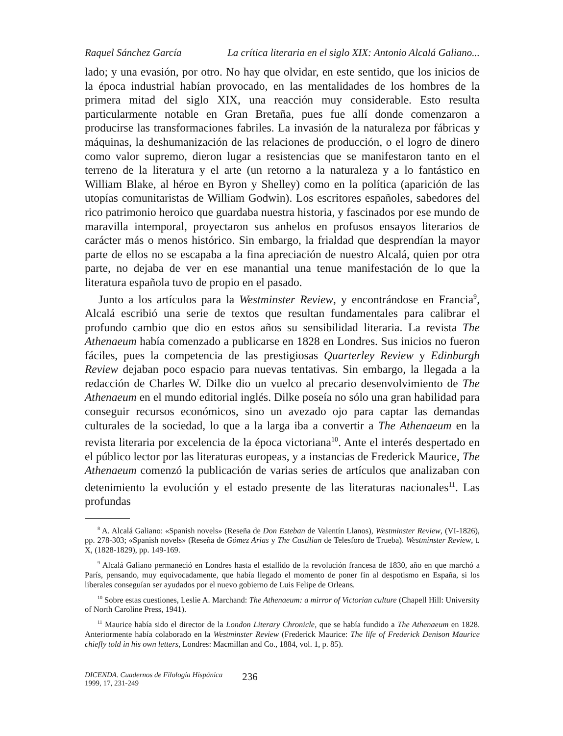Raquel Sánchez García La crítica literaria en el siglo XIX: Antonio Alcalá Galiano...
lado; y una evasión, por otro. No hay que olvidar, en este sentido, que los inicios de la época industrial habían provocado, en las mentalidades de los hombres de la primera mitad del siglo XIX, una reacción muy considerable. Esto resulta particularmente notable en Gran Bretaña, pues fue allí donde comenzaron a producirse las transformaciones fabriles. La invasión de la naturaleza por fábricas y máquinas, la deshumanización de las relaciones de producción, o el logro de dinero como valor supremo, dieron lugar a resistencias que se manifestaron tanto en el terreno de la literatura y el arte (un retorno a la naturaleza y a lo fantástico en William Blake, al héroe en Byron y Shelley) como en la política (aparición de las utopías comunitaristas de William Godwin). Los escritores españoles, sabedores del rico patrimonio heroico que guardaba nuestra historia, y fascinados por ese mundo de maravilla intemporal, proyectaron sus anhelos en profusos ensayos literarios de carácter más o menos histórico. Sin embargo, la frialdad que desprendían la mayor parte de ellos no se escapaba a la fina apreciación de nuestro Alcalá, quien por otra parte, no dejaba de ver en ese manantial una tenue manifestación de lo que la literatura española tuvo de propio en el pasado.
Junto a los artículos para la Westminster Review, y encontrándose en Francia<sup>9</sup>, Alcalá escribió una serie de textos que resultan fundamentales para calibrar el profundo cambio que dio en estos años su sensibilidad literaria. La revista The Athenaeum había comenzado a publicarse en 1828 en Londres. Sus inicios no fueron fáciles, pues la competencia de las prestigiosas Quarterley Review y Edinburgh Review dejaban poco espacio para nuevas tentativas. Sin embargo, la llegada a la redacción de Charles W. Dilke dio un vuelco al precario desenvolvimiento de The Athenaeum en el mundo editorial inglés. Dilke poseía no sólo una gran habilidad para conseguir recursos económicos, sino un avezado ojo para captar las demandas culturales de la sociedad, lo que a la larga iba a convertir a The Athenaeum en la revista literaria por excelencia de la época victoriana<sup>10</sup>. Ante el interés despertado en el público lector por las literaturas europeas, y a instancias de Frederick Maurice, The Athenaeum comenzó la publicación de varias series de artículos que analizaban con detenimiento la evolución y el estado presente de las literaturas nacionales<sup>11</sup>. Las profundas
<sup>8</sup> A. Alcalá Galiano: «Spanish novels» (Reseña de Don Esteban de Valentín Llanos), Westminster Review, (VI-1826), pp. 278-303; «Spanish novels» (Reseña de Gómez Arias y The Castilian de Telesforo de Trueba). Westminster Review, t. X, (1828-1829), pp. 149-169.
<sup>9</sup> Alcalá Galiano permaneció en Londres hasta el estallido de la revolución francesa de 1830, año en que marchó a París, pensando, muy equivocadamente, que había llegado el momento de poner fin al despotismo en España, si los liberales conseguían ser ayudados por el nuevo gobierno de Luis Felipe de Orleans.
<sup>10</sup> Sobre estas cuestiones, Leslie A. Marchand: The Athenaeum: a mirror of Victorian culture (Chapell Hill: University of North Caroline Press, 1941).
<sup>11</sup> Maurice había sido el director de la London Literary Chronicle, que se había fundido a The Athenaeum en 1828. Anteriormente había colaborado en la Westminster Review (Frederick Maurice: The life of Frederick Denison Maurice chiefly told in his own letters, Londres: Macmillan and Co., 1884, vol. 1, p. 85).
DICENDA. Cuadernos de Filología Hispánica
1999, 17, 231-249
236